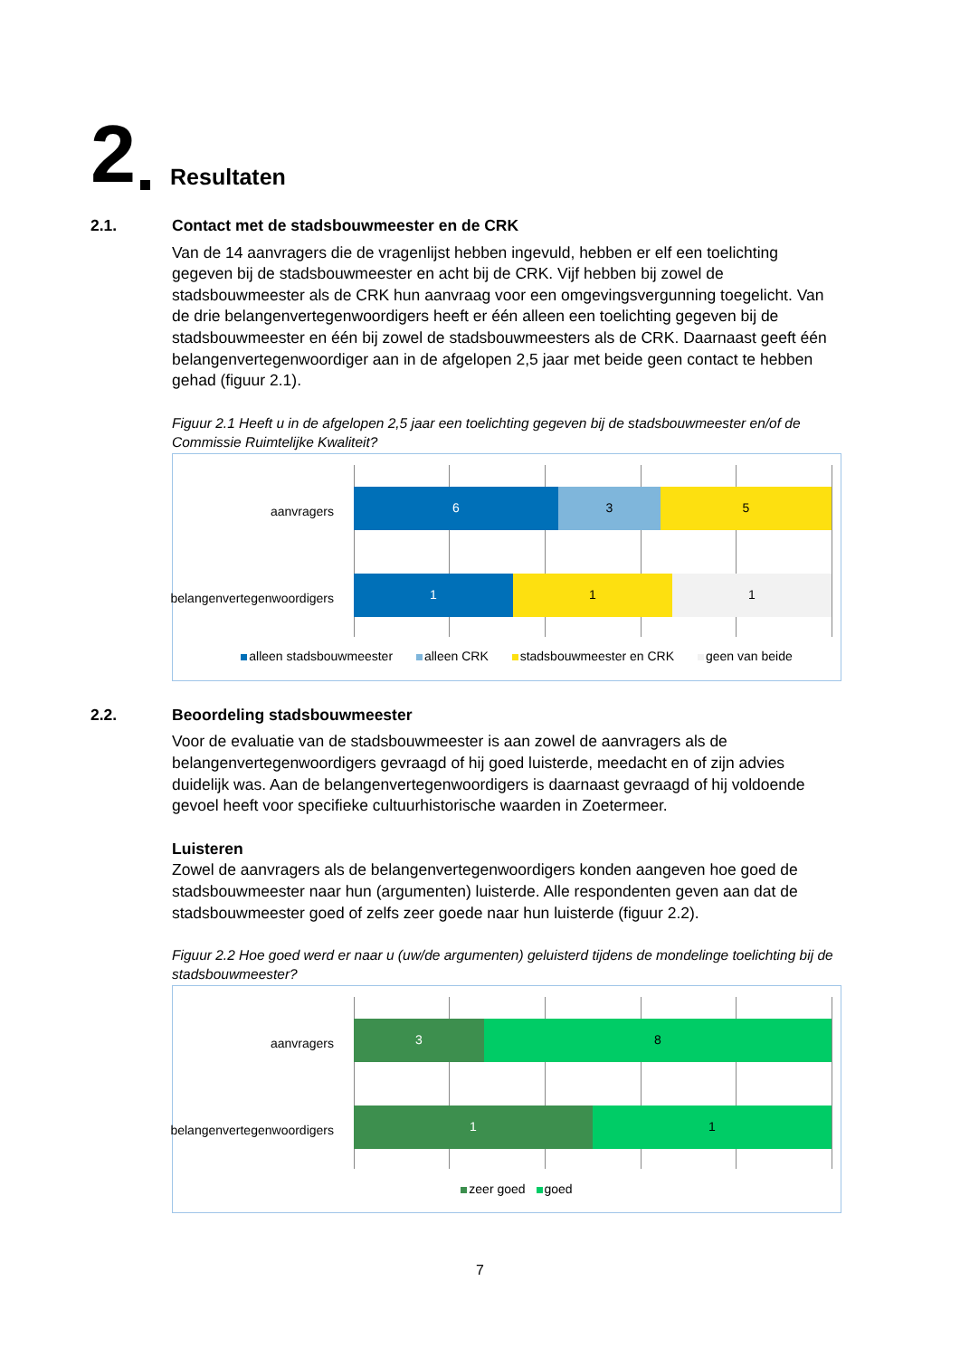2 Resultaten
2.1. Contact met de stadsbouwmeester en de CRK
Van de 14 aanvragers die de vragenlijst hebben ingevuld, hebben er elf een toelichting gegeven bij de stadsbouwmeester en acht bij de CRK. Vijf hebben bij zowel de stadsbouwmeester als de CRK hun aanvraag voor een omgevingsvergunning toegelicht. Van de drie belangenvertegenwoordigers heeft er één alleen een toelichting gegeven bij de stadsbouwmeester en één bij zowel de stadsbouwmeesters als de CRK. Daarnaast geeft één belangenvertegenwoordiger aan in de afgelopen 2,5 jaar met beide geen contact te hebben gehad (figuur 2.1).
Figuur 2.1 Heeft u in de afgelopen 2,5 jaar een toelichting gegeven bij de stadsbouwmeester en/of de Commissie Ruimtelijke Kwaliteit?
aanvragers
6 3 5
belangenvertegenwoordigers
1 1 1
alleen stadsbouwmeester alleen CRK stadsbouwmeester en CRK geen van beide
2.2. Beoordeling stadsbouwmeester
Voor de evaluatie van de stadsbouwmeester is aan zowel de aanvragers als de belangenvertegenwoordigers gevraagd of hij goed luisterde, meedacht en of zijn advies duidelijk was. Aan de belangenvertegenwoordigers is daarnaast gevraagd of hij voldoende gevoel heeft voor specifieke cultuurhistorische waarden in Zoetermeer.
Luisteren
Zowel de aanvragers als de belangenvertegenwoordigers konden aangeven hoe goed de stadsbouwmeester naar hun (argumenten) luisterde. Alle respondenten geven aan dat de stadsbouwmeester goed of zelfs zeer goede naar hun luisterde (figuur 2.2).
Figuur 2.2 Hoe goed werd er naar u (uw/de argumenten) geluisterd tijdens de mondelinge toelichting bij de stadsbouwmeester?
aanvragers
3 8
belangenvertegenwoordigers
1 1
zeer goed goed
7